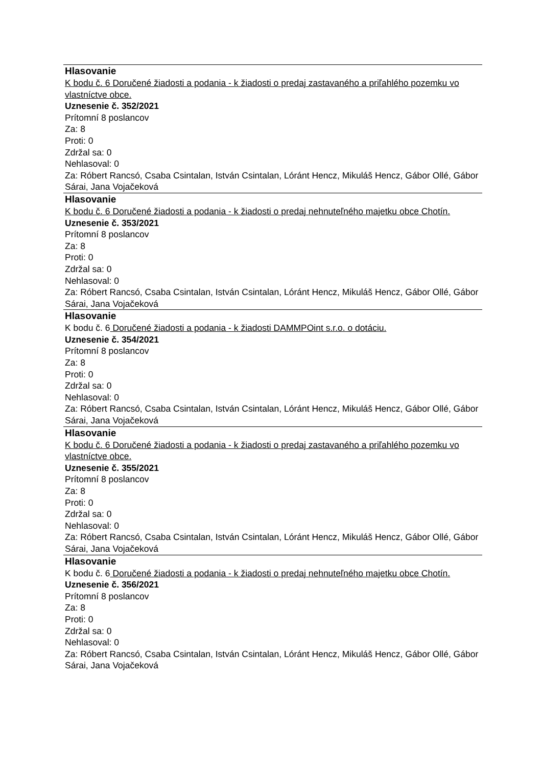Hlasovanie
K bodu č. 6 Doručené žiadosti a podania - k žiadosti o predaj zastavaného a priľahlého pozemku vo vlastníctve obce.
Uznesenie č. 352/2021
Prítomní 8 poslancov
Za: 8
Proti: 0
Zdržal sa: 0
Nehlasoval: 0
Za: Róbert Rancsó, Csaba Csintalan, István Csintalan, Lóránt Hencz, Mikuláš Hencz, Gábor Ollé, Gábor Sárai, Jana Vojačeková
Hlasovanie
K bodu č. 6 Doručené žiadosti a podania - k žiadosti o predaj nehnuteľného majetku obce Chotín.
Uznesenie č. 353/2021
Prítomní 8 poslancov
Za: 8
Proti: 0
Zdržal sa: 0
Nehlasoval: 0
Za: Róbert Rancsó, Csaba Csintalan, István Csintalan, Lóránt Hencz, Mikuláš Hencz, Gábor Ollé, Gábor Sárai, Jana Vojačeková
Hlasovanie
K bodu č. 6 Doručené žiadosti a podania - k žiadosti DAMMPOint s.r.o. o dotáciu.
Uznesenie č. 354/2021
Prítomní 8 poslancov
Za: 8
Proti: 0
Zdržal sa: 0
Nehlasoval: 0
Za: Róbert Rancsó, Csaba Csintalan, István Csintalan, Lóránt Hencz, Mikuláš Hencz, Gábor Ollé, Gábor Sárai, Jana Vojačeková
Hlasovanie
K bodu č. 6 Doručené žiadosti a podania - k žiadosti o predaj zastavaného a priľahlého pozemku vo vlastníctve obce.
Uznesenie č. 355/2021
Prítomní 8 poslancov
Za: 8
Proti: 0
Zdržal sa: 0
Nehlasoval: 0
Za: Róbert Rancsó, Csaba Csintalan, István Csintalan, Lóránt Hencz, Mikuláš Hencz, Gábor Ollé, Gábor Sárai, Jana Vojačeková
Hlasovanie
K bodu č. 6 Doručené žiadosti a podania - k žiadosti o predaj nehnuteľného majetku obce Chotín.
Uznesenie č. 356/2021
Prítomní 8 poslancov
Za: 8
Proti: 0
Zdržal sa: 0
Nehlasoval: 0
Za: Róbert Rancsó, Csaba Csintalan, István Csintalan, Lóránt Hencz, Mikuláš Hencz, Gábor Ollé, Gábor Sárai, Jana Vojačeková